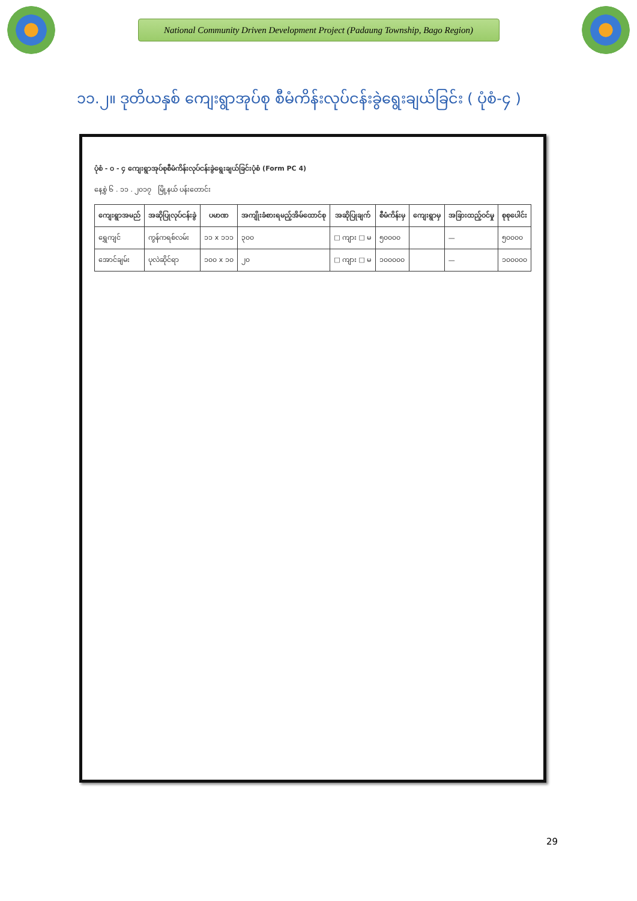National Community Driven Development Project (Padaung Township, Bago Region)
၁၁.၂။ ဒုတိယနှစ် ကျေးရွာအုပ်စု စီမံကိန်းလုပ်ငန်းခွဲရွေးချယ်ခြင်း ( ပုံစံ-၄ )
ပုံစံ - ၀ - ၄ ကျေးရွာအုပ်စုစီမံကိန်းလုပ်ငန်းခွဲရွေးချယ်ခြင်းပုံစံ (Form PC 4)
နေ့စွဲ ၆ . ၁၁ . ၂၀၁၇ မြို့နယ် ပန်းတောင်း
| ကျေးရွာအမည် | အဆိုပြုလုပ်ငန်းခွဲ | ပမာဏ | အကျိုးခံစားရမည့်အိမ်ထောင်စု | အဆိုပြုချက် | စီမံကိန်းမှ | ကျေးရွာမှ | အခြားထည့်ဝင်မှု | စုစုပေါင်း |
| --- | --- | --- | --- | --- | --- | --- | --- | --- |
| ရွှေကျင် | ကွန်ကရစ်လမ်း | ၁၁ x ၁၁၁ | ၃၀၀ | □ ကျား □ မ | ၅၀၀၀၀ | | — | ၅၀၀၀၀ |
| အောင်ချမ်း | ပုလဲဆိုင်ရာ | ၁၀၀ x ၁၀ | ၂၀ | □ ကျား □ မ | ၁၀၀၀၀၀ | | — | ၁၀၀၀၀၀ |
29